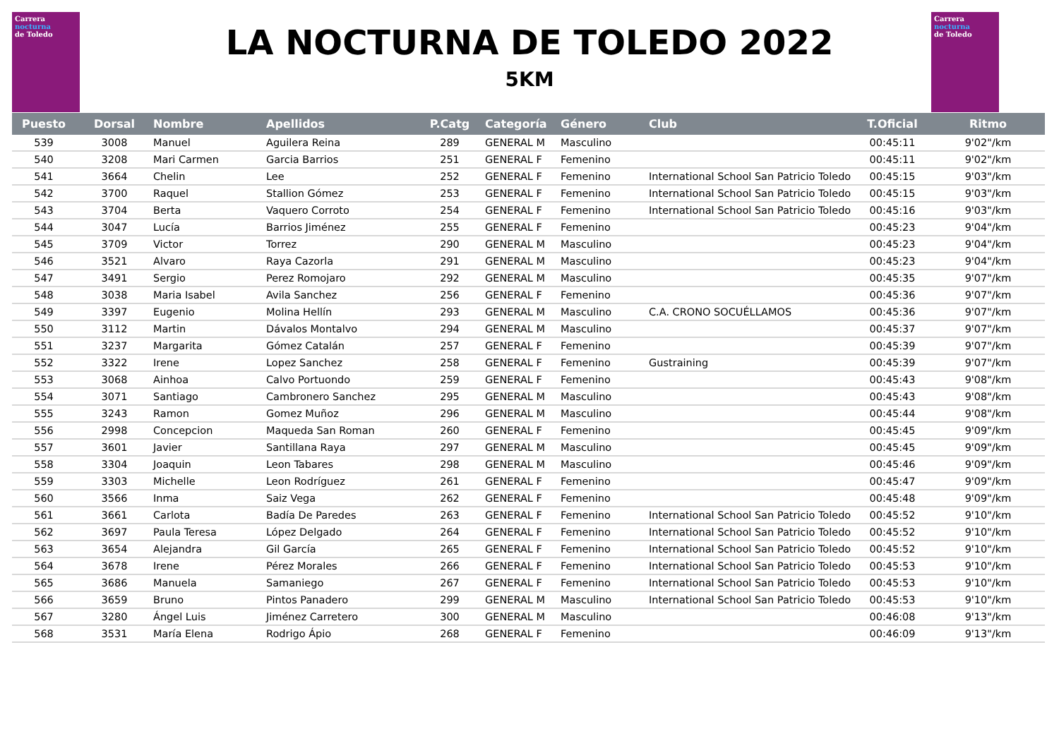Carrera
nocturna
de Toledo
Carrera
nocturna
de Toledo
LA NOCTURNA DE TOLEDO 2022
5KM
| Puesto | Dorsal | Nombre | Apellidos | P.Catg | Categoría | Género | Club | T.Oficial | Ritmo |
| --- | --- | --- | --- | --- | --- | --- | --- | --- | --- |
| 539 | 3008 | Manuel | Aguilera Reina | 289 | GENERAL M | Masculino | | 00:45:11 | 9'02"/km |
| 540 | 3208 | Mari Carmen | Garcia Barrios | 251 | GENERAL F | Femenino | | 00:45:11 | 9'02"/km |
| 541 | 3664 | Chelin | Lee | 252 | GENERAL F | Femenino | International School San Patricio Toledo | 00:45:15 | 9'03"/km |
| 542 | 3700 | Raquel | Stallion Gómez | 253 | GENERAL F | Femenino | International School San Patricio Toledo | 00:45:15 | 9'03"/km |
| 543 | 3704 | Berta | Vaquero Corroto | 254 | GENERAL F | Femenino | International School San Patricio Toledo | 00:45:16 | 9'03"/km |
| 544 | 3047 | Lucía | Barrios Jiménez | 255 | GENERAL F | Femenino | | 00:45:23 | 9'04"/km |
| 545 | 3709 | Victor | Torrez | 290 | GENERAL M | Masculino | | 00:45:23 | 9'04"/km |
| 546 | 3521 | Alvaro | Raya Cazorla | 291 | GENERAL M | Masculino | | 00:45:23 | 9'04"/km |
| 547 | 3491 | Sergio | Perez Romojaro | 292 | GENERAL M | Masculino | | 00:45:35 | 9'07"/km |
| 548 | 3038 | Maria Isabel | Avila Sanchez | 256 | GENERAL F | Femenino | | 00:45:36 | 9'07"/km |
| 549 | 3397 | Eugenio | Molina Hellín | 293 | GENERAL M | Masculino | C.A. CRONO SOCUÉLLAMOS | 00:45:36 | 9'07"/km |
| 550 | 3112 | Martin | Dávalos Montalvo | 294 | GENERAL M | Masculino | | 00:45:37 | 9'07"/km |
| 551 | 3237 | Margarita | Gómez Catalán | 257 | GENERAL F | Femenino | | 00:45:39 | 9'07"/km |
| 552 | 3322 | Irene | Lopez Sanchez | 258 | GENERAL F | Femenino | Gustraining | 00:45:39 | 9'07"/km |
| 553 | 3068 | Ainhoa | Calvo Portuondo | 259 | GENERAL F | Femenino | | 00:45:43 | 9'08"/km |
| 554 | 3071 | Santiago | Cambronero Sanchez | 295 | GENERAL M | Masculino | | 00:45:43 | 9'08"/km |
| 555 | 3243 | Ramon | Gomez Muñoz | 296 | GENERAL M | Masculino | | 00:45:44 | 9'08"/km |
| 556 | 2998 | Concepcion | Maqueda San Roman | 260 | GENERAL F | Femenino | | 00:45:45 | 9'09"/km |
| 557 | 3601 | Javier | Santillana Raya | 297 | GENERAL M | Masculino | | 00:45:45 | 9'09"/km |
| 558 | 3304 | Joaquin | Leon Tabares | 298 | GENERAL M | Masculino | | 00:45:46 | 9'09"/km |
| 559 | 3303 | Michelle | Leon Rodríguez | 261 | GENERAL F | Femenino | | 00:45:47 | 9'09"/km |
| 560 | 3566 | Inma | Saiz Vega | 262 | GENERAL F | Femenino | | 00:45:48 | 9'09"/km |
| 561 | 3661 | Carlota | Badía De Paredes | 263 | GENERAL F | Femenino | International School San Patricio Toledo | 00:45:52 | 9'10"/km |
| 562 | 3697 | Paula Teresa | López Delgado | 264 | GENERAL F | Femenino | International School San Patricio Toledo | 00:45:52 | 9'10"/km |
| 563 | 3654 | Alejandra | Gil García | 265 | GENERAL F | Femenino | International School San Patricio Toledo | 00:45:52 | 9'10"/km |
| 564 | 3678 | Irene | Pérez Morales | 266 | GENERAL F | Femenino | International School San Patricio Toledo | 00:45:53 | 9'10"/km |
| 565 | 3686 | Manuela | Samaniego | 267 | GENERAL F | Femenino | International School San Patricio Toledo | 00:45:53 | 9'10"/km |
| 566 | 3659 | Bruno | Pintos Panadero | 299 | GENERAL M | Masculino | International School San Patricio Toledo | 00:45:53 | 9'10"/km |
| 567 | 3280 | Ángel Luis | Jiménez Carretero | 300 | GENERAL M | Masculino | | 00:46:08 | 9'13"/km |
| 568 | 3531 | María Elena | Rodrigo Ápio | 268 | GENERAL F | Femenino | | 00:46:09 | 9'13"/km |